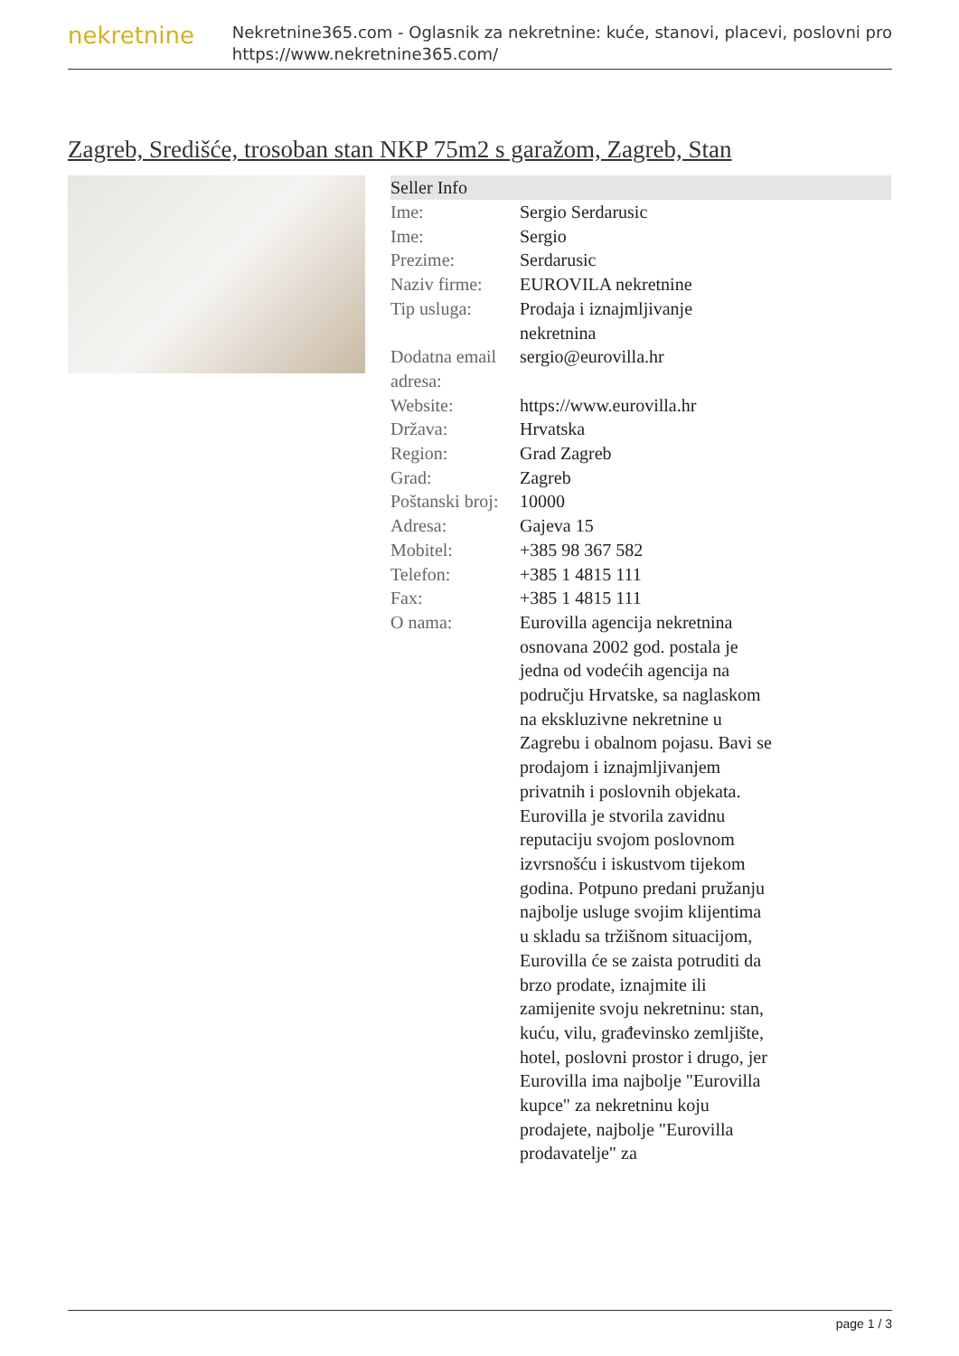nekretnine
Nekretnine365.com - Oglasnik za nekretnine: kuće, stanovi, placevi, poslovni pro
https://www.nekretnine365.com/
Zagreb, Središće, trosoban stan NKP 75m2 s garažom, Zagreb, Stan
Seller Info
| Ime: | Sergio Serdarusic |
| Ime: | Sergio |
| Prezime: | Serdarusic |
| Naziv firme: | EUROVILA nekretnine |
| Tip usluga: | Prodaja i iznajmljivanje nekretnina |
| Dodatna email adresa: | sergio@eurovilla.hr |
| Website: | https://www.eurovilla.hr |
| Država: | Hrvatska |
| Region: | Grad Zagreb |
| Grad: | Zagreb |
| Poštanski broj: | 10000 |
| Adresa: | Gajeva 15 |
| Mobitel: | +385 98 367 582 |
| Telefon: | +385 1 4815 111 |
| Fax: | +385 1 4815 111 |
| O nama: | Eurovilla agencija nekretnina osnovana 2002 god. postala je jedna od vodećih agencija na području Hrvatske, sa naglaskom na ekskluzivne nekretnine u Zagrebu i obalnom pojasu. Bavi se prodajom i iznajmljivanjem privatnih i poslovnih objekata. Eurovilla je stvorila zavidnu reputaciju svojom poslovnom izvrsnošću i iskustvom tijekom godina. Potpuno predani pružanju najbolje usluge svojim klijentima u skladu sa tržišnom situacijom, Eurovilla će se zaista potruditi da brzo prodate, iznajmite ili zamijenite svoju nekretninu: stan, kuću, vilu, građevinsko zemljište, hotel, poslovni prostor i drugo, jer Eurovilla ima najbolje "Eurovilla kupce" za nekretninu koju prodajete, najbolje "Eurovilla prodavatelje" za |
page 1 / 3